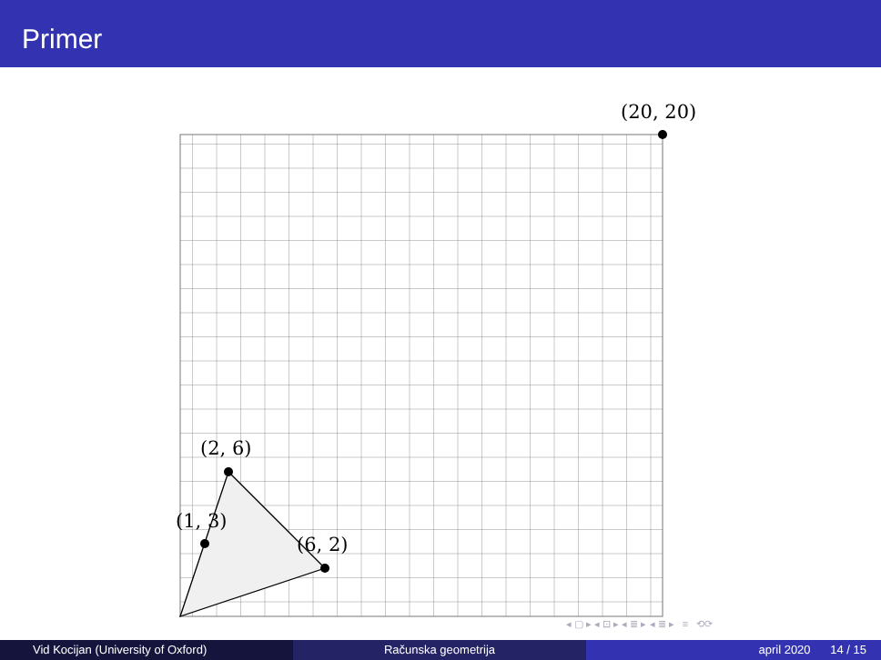Primer
(20, 20)
(2, 6)
(1, 3)
(6, 2)
◂ ▢ ▸ ◂ ⊡ ▸ ◂ ≣ ▸ ◂ ≣ ▸ ≡ ⟲⟳
Vid Kocijan (University of Oxford) Računska geometrija april 2020 14 / 15